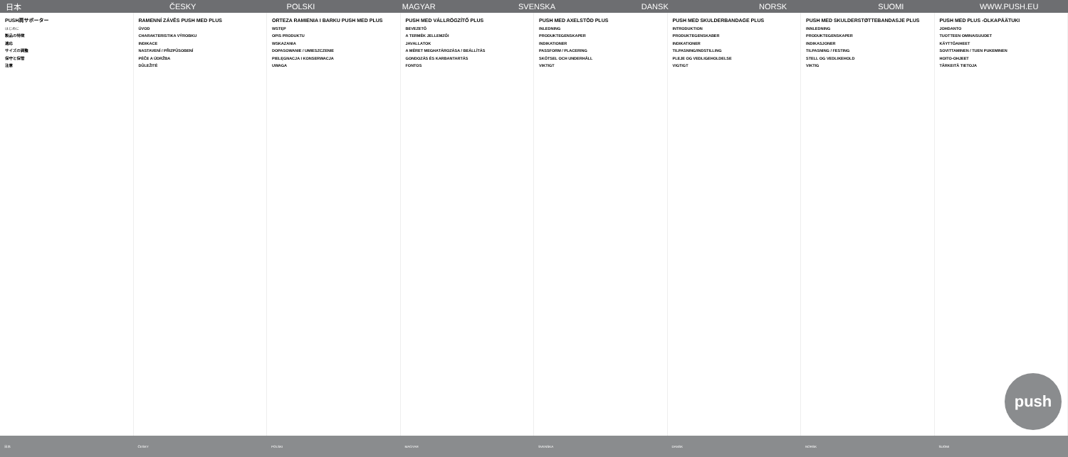日本 ČESKY POLSKI MAGYAR SVENSKA DANSK NORSK SUOMI WWW.PUSH.EU
PUSH肩サポーター
はじめに
製品の特徴
適応
サイズの調整
保守と保管
注意
RAMENNÍ ZÁVĚS PUSH MED PLUS
ÚVOD
CHARAKTERISTIKA VÝROBKU
INDIKACE
NASTAVENÍ / PŘIZPŮSOBENÍ
PÉČE A ÚDRŽBA
DŮLEŽITÉ
ORTEZA RAMIENIA I BARKU PUSH MED PLUS
WSTĘP
OPIS PRODUKTU
WSKAZANIA
DOPASOWANIE / UMIESZCZENIE
PIELĘGNACJA I KONSERWACJA
UWAGA
PUSH MED VÁLLRÖGZÍTŐ PLUS
BEVEZETŐ
A TERMÉK JELLEMZŐI
JAVALLATOK
A MÉRET MEGHATÁROZÁSA / BEÁLLÍTÁS
GONDOZÁS ÉS KARBANTARTÁS
FONTOS
PUSH MED AXELSTÖD PLUS
INLEDNING
PRODUKTEGENSKAPER
INDIKATIONER
PASSFORM / PLACERING
SKÖTSEL OCH UNDERHÅLL
VIKTIGT
PUSH MED SKULDERBANDAGE PLUS
INTRODUKTION
PRODUKTEGENSKABER
INDIKATIONER
TILPASNING/INDSTILLING
PLEJE OG VEDLIGEHOLDELSE
VIGTIGT
PUSH MED SKULDERSTØTTEBANDASJE PLUS
INNLEDNING
PRODUKTEGENSKAPER
INDIKASJONER
TILPASNING / FESTING
STELL OG VEDLIKEHOLD
VIKTIG
PUSH MED PLUS -OLKAPÄÄTUKI
JOHDANTO
TUOTTEEN OMINAISUUDET
KÄYTTÖAIHEET
SOVITTAMINEN / TUEN PUKEMINEN
HOITO-OHJEET
TÄRKEITÄ TIETOJA
push
日本 ČESKY POLSKI MAGYAR SVENSKA DANSK NORSK SUOMI